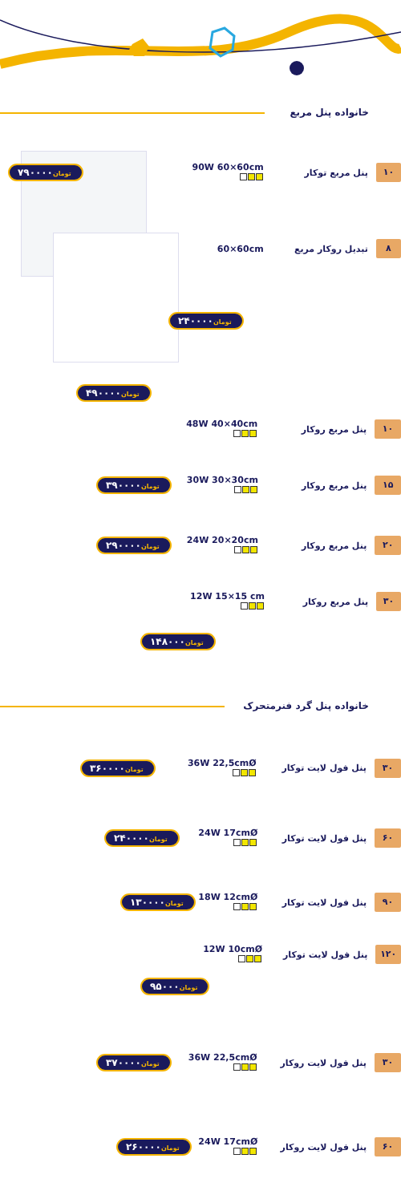خانواده پنل مربع
۷۹۰۰۰۰تومان
90W 60×60cm
پنل مربع توکار
۱۰
60×60cm تبدیل روکار مربع
۸
۲۴۰۰۰۰تومان
۴۹۰۰۰۰تومان
48W 40×40cm
پنل مربع روکار
۱۰
۳۹۰۰۰۰تومان
30W 30×30cm
پنل مربع روکار
۱۵
۲۹۰۰۰۰تومان
24W 20×20cm
پنل مربع روکار
۲۰
12W 15×15 cm
پنل مربع روکار
۳۰
۱۴۸۰۰۰تومان
خانواده پنل گرد فنرمتحرک
۳۶۰۰۰۰تومان
36W 22,5cmØ
پنل فول لایت توکار
۳۰
۲۴۰۰۰۰تومان
24W 17cmØ
پنل فول لایت توکار
۶۰
۱۳۰۰۰۰تومان
18W 12cmØ
پنل فول لایت توکار
۹۰
12W 10cmØ
پنل فول لایت توکار
۱۲۰
۹۵۰۰۰تومان
۳۷۰۰۰۰تومان
36W 22,5cmØ
پنل فول لایت روکار
۳۰
۲۶۰۰۰۰تومان
24W 17cmØ
پنل فول لایت روکار
۶۰